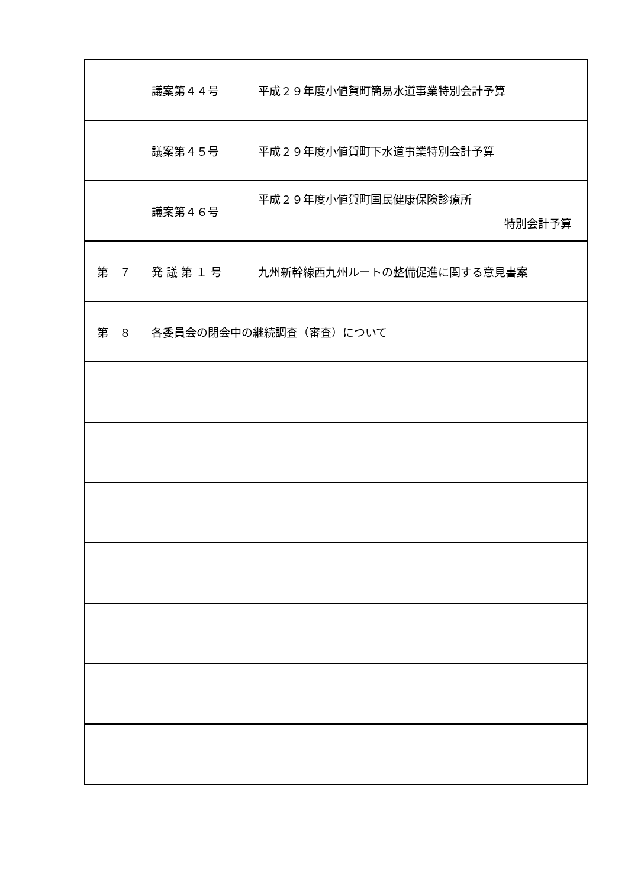| 議案第４４号 平成２９年度小値賀町簡易水道事業特別会計予算 |
| 議案第４５号 平成２９年度小値賀町下水道事業特別会計予算 |
| 議案第４６号 平成２９年度小値賀町国民健康保険診療所 特別会計予算 |
| 第 ７ 発 議 第 １ 号 九州新幹線西九州ルートの整備促進に関する意見書案 |
| 第 ８ 各委員会の閉会中の継続調査（審査）について |